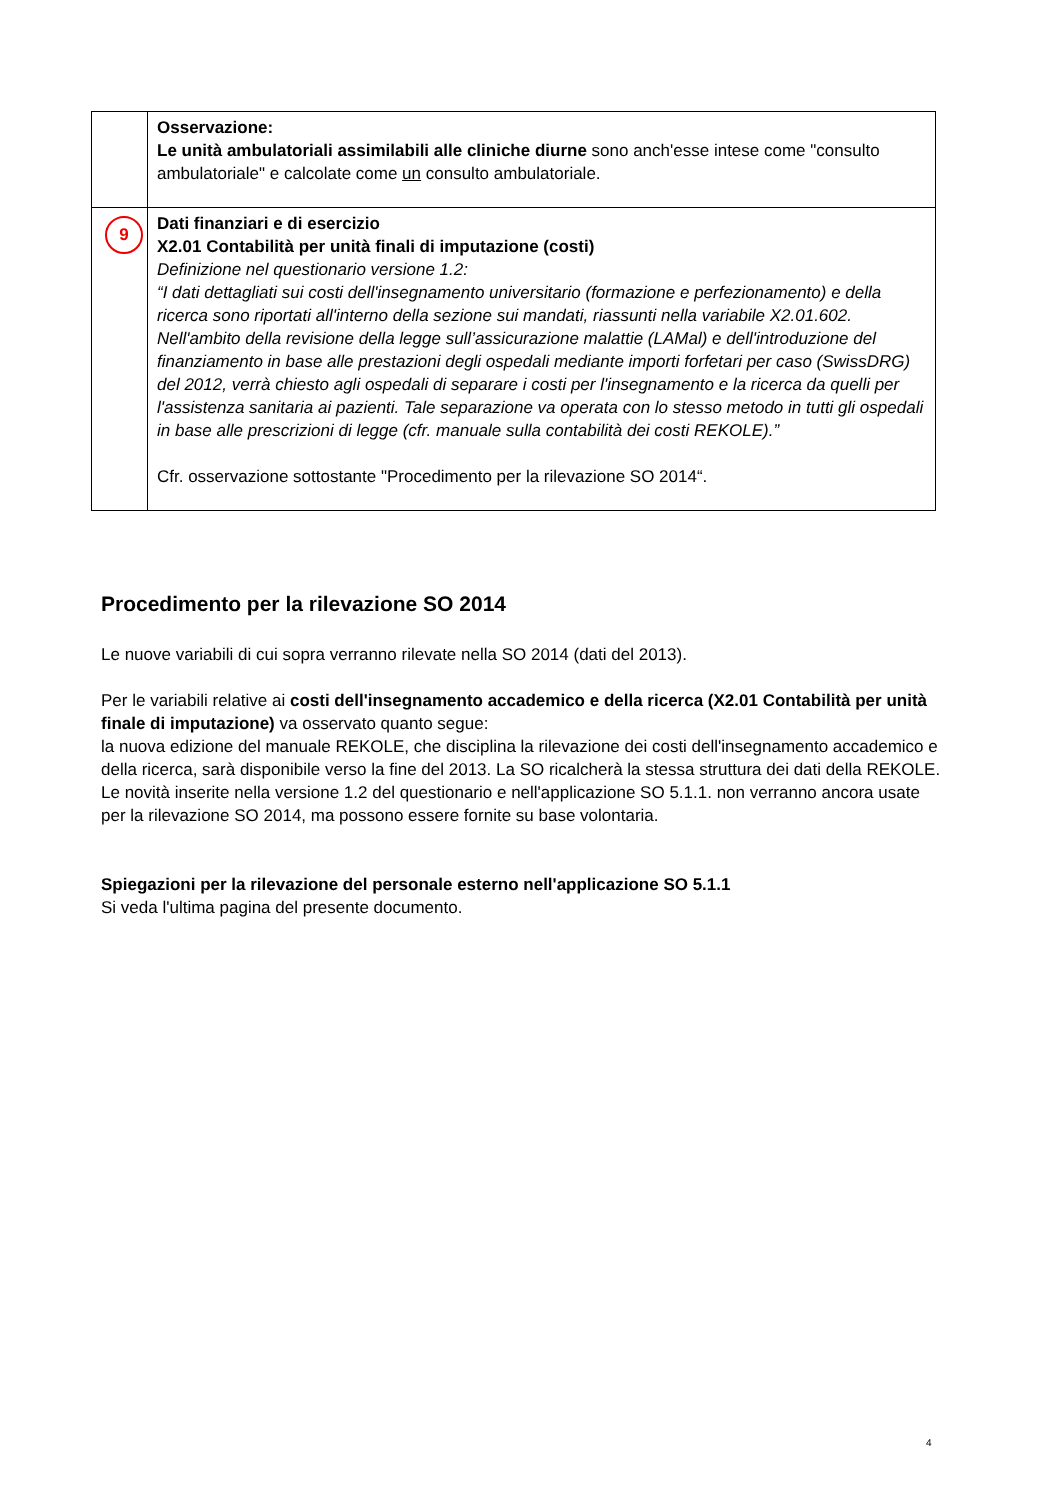| | Osservazione: Le unità ambulatoriali assimilabili alle cliniche diurne sono anch'esse intese come "consulto ambulatoriale" e calcolate come un consulto ambulatoriale. |
| 9 | Dati finanziari e di esercizio X2.01 Contabilità per unità finali di imputazione (costi) Definizione nel questionario versione 1.2: “I dati dettagliati sui costi dell'insegnamento universitario (formazione e perfezionamento) e della ricerca sono riportati all'interno della sezione sui mandati, riassunti nella variabile X2.01.602. Nell'ambito della revisione della legge sull’assicurazione malattie (LAMal) e dell'introduzione del finanziamento in base alle prestazioni degli ospedali mediante importi forfetari per caso (SwissDRG) del 2012, verrà chiesto agli ospedali di separare i costi per l'insegnamento e la ricerca da quelli per l'assistenza sanitaria ai pazienti. Tale separazione va operata con lo stesso metodo in tutti gli ospedali in base alle prescrizioni di legge (cfr. manuale sulla contabilità dei costi REKOLE).” Cfr. osservazione sottostante "Procedimento per la rilevazione SO 2014“. |
Procedimento per la rilevazione SO 2014
Le nuove variabili di cui sopra verranno rilevate nella SO 2014 (dati del 2013).
Per le variabili relative ai costi dell'insegnamento accademico e della ricerca (X2.01 Contabilità per unità finale di imputazione) va osservato quanto segue:
la nuova edizione del manuale REKOLE, che disciplina la rilevazione dei costi dell'insegnamento accademico e della ricerca, sarà disponibile verso la fine del 2013. La SO ricalcherà la stessa struttura dei dati della REKOLE. Le novità inserite nella versione 1.2 del questionario e nell'applicazione SO 5.1.1. non verranno ancora usate per la rilevazione SO 2014, ma possono essere fornite su base volontaria.
Spiegazioni per la rilevazione del personale esterno nell'applicazione SO 5.1.1
Si veda l'ultima pagina del presente documento.
4